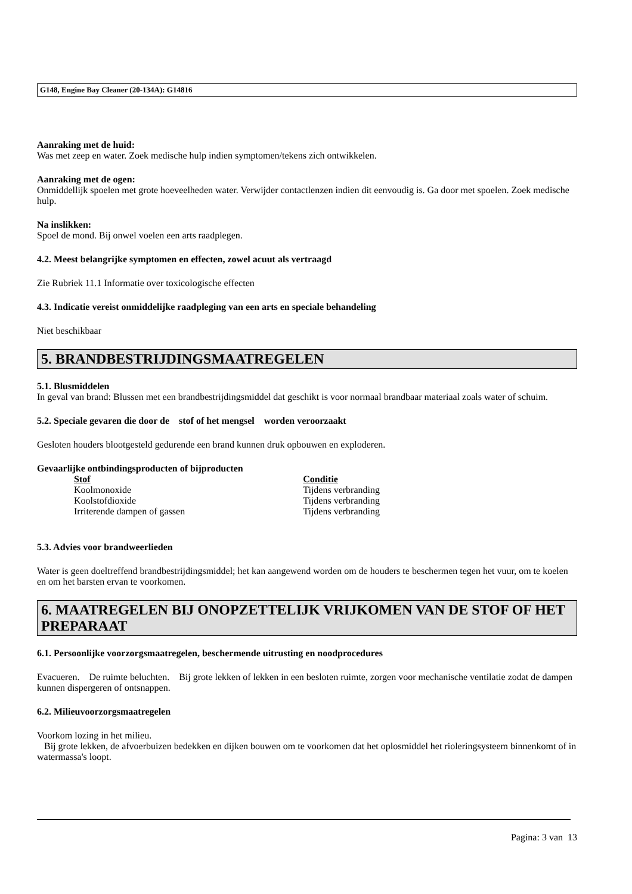G148, Engine Bay Cleaner (20-134A): G14816
Aanraking met de huid:
Was met zeep en water. Zoek medische hulp indien symptomen/tekens zich ontwikkelen.
Aanraking met de ogen:
Onmiddellijk spoelen met grote hoeveelheden water. Verwijder contactlenzen indien dit eenvoudig is. Ga door met spoelen. Zoek medische hulp.
Na inslikken:
Spoel de mond. Bij onwel voelen een arts raadplegen.
4.2. Meest belangrijke symptomen en effecten, zowel acuut als vertraagd
Zie Rubriek 11.1 Informatie over toxicologische effecten
4.3. Indicatie vereist onmiddelijke raadpleging van een arts en speciale behandeling
Niet beschikbaar
5. BRANDBESTRIJDINGSMAATREGELEN
5.1. Blusmiddelen
In geval van brand: Blussen met een brandbestrijdingsmiddel dat geschikt is voor normaal brandbaar materiaal zoals water of schuim.
5.2. Speciale gevaren die door de stof of het mengsel worden veroorzaakt
Gesloten houders blootgesteld gedurende een brand kunnen druk opbouwen en exploderen.
Gevaarlijke ontbindingsproducten of bijproducten
| Stof | Conditie |
| --- | --- |
| Koolmonoxide | Tijdens verbranding |
| Koolstofdioxide | Tijdens verbranding |
| Irriterende dampen of gassen | Tijdens verbranding |
5.3. Advies voor brandweerlieden
Water is geen doeltreffend brandbestrijdingsmiddel; het kan aangewend worden om de houders te beschermen tegen het vuur, om te koelen en om het barsten ervan te voorkomen.
6. MAATREGELEN BIJ ONOPZETTELIJK VRIJKOMEN VAN DE STOF OF HET PREPARAAT
6.1. Persoonlijke voorzorgsmaatregelen, beschermende uitrusting en noodprocedures
Evacueren. De ruimte beluchten. Bij grote lekken of lekken in een besloten ruimte, zorgen voor mechanische ventilatie zodat de dampen kunnen dispergeren of ontsnappen.
6.2. Milieuvoorzorgsmaatregelen
Voorkom lozing in het milieu.
Bij grote lekken, de afvoerbuizen bedekken en dijken bouwen om te voorkomen dat het oplosmiddel het rioleringsysteem binnenkomt of in watermassa's loopt.
Pagina: 3 van 13